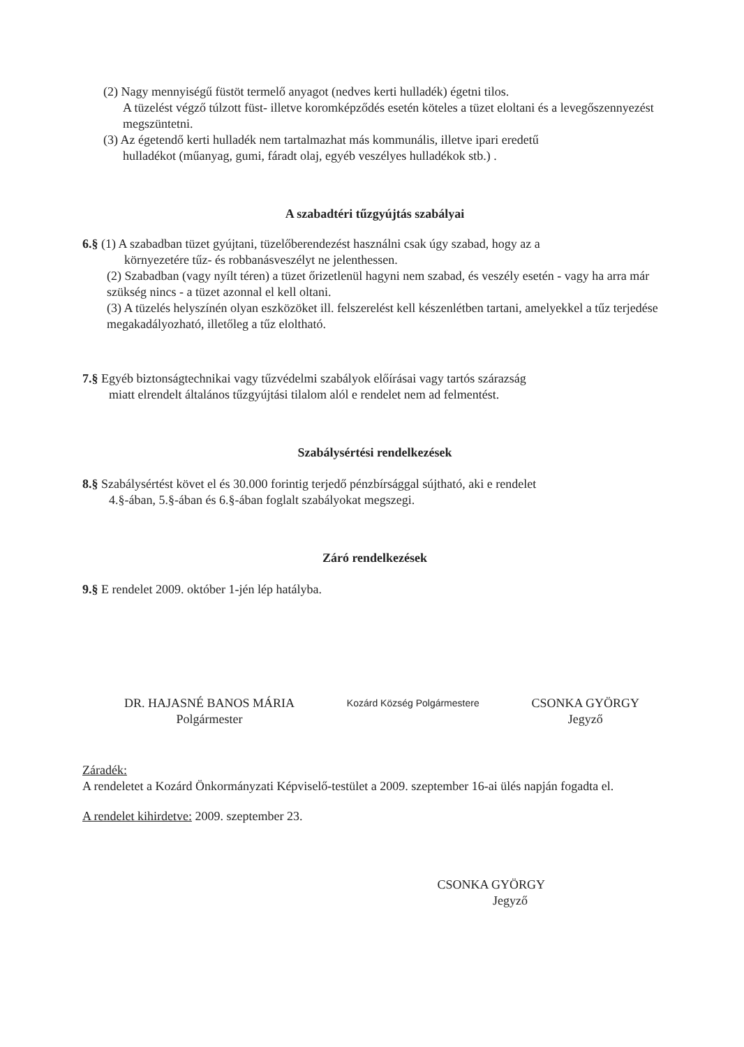(2) Nagy mennyiségű füstöt termelő anyagot (nedves kerti hulladék) égetni tilos.
A tüzelést végző túlzott füst- illetve koromképződés esetén köteles a tüzet eloltani és a levegőszennyezést megszüntetni.
(3) Az égetendő kerti hulladék nem tartalmazhat más kommunális, illetve ipari eredetű
hulladékot (műanyag, gumi, fáradt olaj, egyéb veszélyes hulladékok stb.) .
A szabadtéri tűzgyújtás szabályai
6.§ (1) A szabadban tüzet gyújtani, tüzelőberendezést használni csak úgy szabad, hogy az a
környezetére tűz- és robbanásveszélyt ne jelenthessen.
(2) Szabadban (vagy nyílt téren) a tüzet őrizetlenül hagyni nem szabad, és veszély esetén - vagy ha arra már szükség nincs - a tüzet azonnal el kell oltani.
(3) A tüzelés helyszínén olyan eszközöket ill. felszerelést kell készenlétben tartani, amelyekkel a tűz terjedése megakadályozható, illetőleg a tűz eloltható.
7.§ Egyéb biztonságtechnikai vagy tűzvédelmi szabályok előírásai vagy tartós szárazság
miatt elrendelt általános tűzgyújtási tilalom alól e rendelet nem ad felmentést.
Szabálysértési rendelkezések
8.§ Szabálysértést követ el és 30.000 forintig terjedő pénzbírsággal sújtható, aki e rendelet
4.§-ában, 5.§-ában és 6.§-ában foglalt szabályokat megszegi.
Záró rendelkezések
9.§ E rendelet 2009. október 1-jén lép hatályba.
DR. HAJASNÉ BANOS MÁRIA
Polgármester
Kozárd Község Polgármestere
CSONKA GYÖRGY
Jegyző
Záradék:
A rendeletet a Kozárd Önkormányzati Képviselő-testület a 2009. szeptember 16-ai ülés napján fogadta el.
A rendelet kihirdetve: 2009. szeptember 23.
CSONKA GYÖRGY
Jegyző